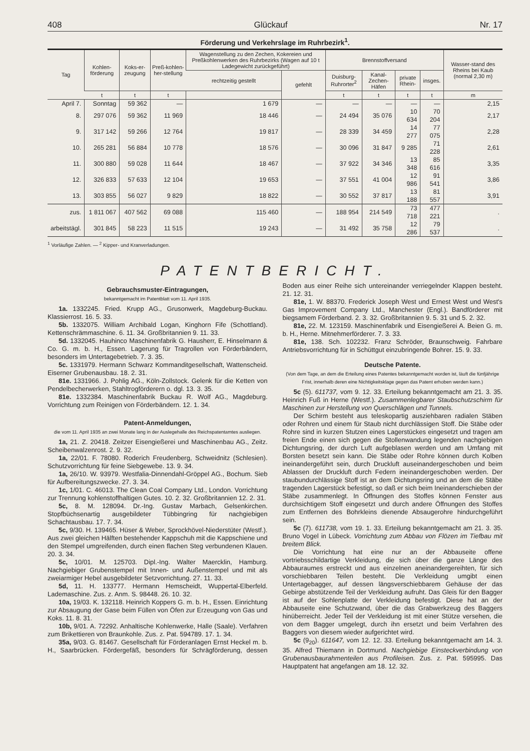408 Glückauf Nr. 17
Förderung und Verkehrslage im Ruhrbezirk<sup>1</sup>.
| Tag | Kohlen-förderung | Koks-er-zeugung | Preß-kohlen-her-stellung | Wagenstellung zu den Zechen, Kokereien und Preßkohlenwerken des Ruhrbezirks (Wagen auf 10 t Ladegewicht zurückgeführt) | | Brennstoffversand | | | | Wasser-stand des Rheins bei Kaub (normal 2,30 m) |
| --- | --- | --- | --- | --- | --- | --- | --- | --- | --- | --- |
| | | | | rechtzeitig gestellt | gefehlt | Duisburg-Ruhrorter<sup>2</sup> | Kanal-Zechen-Häfen | private Rhein- | insges. | |
| | t | t | t | | | t | t | t | t | m |
| April 7. | Sonntag | 59 362 | — | 1 679 | — | — | — | — | — | 2,15 |
| 8. | 297 076 | 59 362 | 11 969 | 18 446 | — | 24 494 | 35 076 | 10 634 | 70 204 | 2,17 |
| 9. | 317 142 | 59 266 | 12 764 | 19 817 | — | 28 339 | 34 459 | 14 277 | 77 075 | 2,28 |
| 10. | 265 281 | 56 884 | 10 778 | 18 576 | — | 30 096 | 31 847 | 9 285 | 71 228 | 2,61 |
| 11. | 300 880 | 59 028 | 11 644 | 18 467 | — | 37 922 | 34 346 | 13 348 | 85 616 | 3,35 |
| 12. | 326 833 | 57 633 | 12 104 | 19 653 | — | 37 551 | 41 004 | 12 986 | 91 541 | 3,86 |
| 13. | 303 855 | 56 027 | 9 829 | 18 822 | — | 30 552 | 37 817 | 13 188 | 81 557 | 3,91 |
| zus. | 1 811 067 | 407 562 | 69 088 | 115 460 | — | 188 954 | 214 549 | 73 718 | 477 221 | . |
| arbeitstägl. | 301 845 | 58 223 | 11 515 | 19 243 | — | 31 492 | 35 758 | 12 286 | 79 537 | . |
<sup>1</sup> Vorläufige Zahlen. — <sup>2</sup> Kipper- und Kranverladungen.
PATENTBERICHT.
Gebrauchsmuster-Eintragungen,
bekanntgemacht im Patentblatt vom 11. April 1935.
1a. 1332245. Fried. Krupp AG., Grusonwerk, Magdeburg-Buckau. Klassierrost. 16. 5. 33.
5b. 1332075. William Archibald Logan, Kinghorn Fife (Schottland). Kettenschrämmaschine. 6. 11. 34. Großbritannien 9. 11. 33.
5d. 1332045. Hauhinco Maschinenfabrik G. Hausherr, E. Hinselmann & Co. G. m. b. H., Essen. Lagerung für Tragrollen von Förderbändern, besonders im Untertagebetrieb. 7. 3. 35.
5c. 1331979. Hermann Schwarz Kommanditgesellschaft, Wattenscheid. Eiserner Grubenausbau. 18. 2. 31.
81e. 1331966. J. Pohlig AG., Köln-Zollstock. Gelenk für die Ketten von Pendelbecherwerken, Stahltrogförderern o. dgl. 13. 3. 35.
81e. 1332384. Maschinenfabrik Buckau R. Wolf AG., Magdeburg. Vorrichtung zum Reinigen von Förderbändern. 12. 1. 34.
Patent-Anmeldungen,
die vom 11. April 1935 an zwei Monate lang in der Auslegehalle des Reichspatentamtes ausliegen.
1a, 21. Z. 20418. Zeitzer Eisengießerei und Maschinenbau AG., Zeitz. Scheibenwalzenrost. 2. 9. 32.
1a, 22/01. F. 78080. Roderich Freudenberg, Schweidnitz (Schlesien). Schutzvorrichtung für feine Siebgewebe. 13. 9. 34.
1a, 26/10. W. 93979. Westfalia-Dinnendahl-Gröppel AG., Bochum. Sieb für Aufbereitungszwecke. 27. 3. 34.
1c, 1/01. C. 46013. The Clean Coal Company Ltd., London. Vorrichtung zur Trennung kohlenstoffhaltigen Gutes. 10. 2. 32. Großbritannien 12. 2. 31.
5c, 8. M. 128094. Dr.-Ing. Gustav Marbach, Gelsenkirchen. Stopfbüchsenartig ausgebildeter Tübbingring für nachgiebigen Schachtausbau. 17. 7. 34.
5c, 9/30. H. 139465. Hüser & Weber, Sprockhövel-Niederstüter (Westf.). Aus zwei gleichen Hälften bestehender Kappschuh mit die Kappschiene und den Stempel umgreifenden, durch einen flachen Steg verbundenen Klauen. 20. 3. 34.
5c, 10/01. M. 125703. Dipl.-Ing. Walter Maercklin, Hamburg. Nachgiebiger Grubenstempel mit Innen- und Außenstempel und mit als zweiarmiger Hebel ausgebildeter Setzvorrichtung. 27. 11. 33.
5d, 11. H. 133777. Hermann Hemscheidt, Wuppertal-Elberfeld. Lademaschine. Zus. z. Anm. S. 98448. 26. 10. 32.
10a, 19/03. K. 132118. Heinrich Koppers G. m. b. H., Essen. Einrichtung zur Absaugung der Gase beim Füllen von Öfen zur Erzeugung von Gas und Koks. 11. 8. 31.
10b, 9/01. A. 72292. Anhaltische Kohlenwerke, Halle (Saale). Verfahren zum Brikettieren von Braunkohle. Zus. z. Pat. 594789. 17. 1. 34.
35a, 9/03. G. 81467. Gesellschaft für Förderanlagen Ernst Heckel m. b. H., Saarbrücken. Fördergefäß, besonders für Schrägförderung, dessen Boden aus einer Reihe sich untereinander verriegelnder Klappen besteht. 21. 12. 31.
81e, 1. W. 88370. Frederick Joseph West und Ernest West und West's Gas Improvement Company Ltd., Manchester (Engl.). Bandförderer mit biegsamem Förderband. 2. 3. 32. Großbritannien 9. 5. 31 und 5. 2. 32.
81e, 22. M. 123159. Maschinenfabrik und Eisengießerei A. Beien G. m. b. H., Herne. Mitnehmerförderer. 7. 3. 33.
81e, 138. Sch. 102232. Franz Schröder, Braunschweig. Fahrbare Antriebsvorrichtung für in Schüttgut einzubringende Bohrer. 15. 9. 33.
Deutsche Patente.
(Von dem Tage, an dem die Erteilung eines Patentes bekanntgemacht worden ist, läuft die fünfjährige Frist, innerhalb deren eine Nichtigkeitsklage gegen das Patent erhoben werden kann.)
5c (5). 611737, vom 9. 12. 33. Erteilung bekanntgemacht am 21. 3. 35. Heinrich Fuß in Herne (Westf.). Zusammenlegbarer Staubschutzschirm für Maschinen zur Herstellung von Querschlägen und Tunnels.
Der Schirm besteht aus teleskopartig ausziehbaren radialen Stäben oder Rohren und einem für Staub nicht durchlässigen Stoff. Die Stäbe oder Rohre sind in kurzen Stutzen eines Lagerstückes eingesetzt und tragen am freien Ende einen sich gegen die Stollenwandung legenden nachgiebigen Dichtungsring, der durch Luft aufgeblasen werden und am Umfang mit Borsten besetzt sein kann. Die Stäbe oder Rohre können durch Kolben ineinandergeführt sein, durch Druckluft auseinandergeschoben und beim Ablassen der Druckluft durch Federn ineinandergeschoben werden. Der staubundurchlässige Stoff ist an dem Dichtungsring und an dem die Stäbe tragenden Lagerstück befestigt, so daß er sich beim Ineinanderschieben der Stäbe zusammenlegt. In Öffnungen des Stoffes können Fenster aus durchsichtigem Stoff eingesetzt und durch andere Öffnungen des Stoffes zum Entfernen des Bohrkleins dienende Absaugerohre hindurchgeführt sein.
5c (7). 611738, vom 19. 1. 33. Erteilung bekanntgemacht am 21. 3. 35. Bruno Vogel in Lübeck. Vorrichtung zum Abbau von Flözen im Tiefbau mit breitem Blick.
Die Vorrichtung hat eine nur an der Abbauseite offene vortriebsschildartige Verkleidung, die sich über die ganze Länge des Abbauraumes erstreckt und aus einzelnen aneinandergereihten, für sich vorschiebbaren Teilen besteht. Die Verkleidung umgibt einen Untertagebagger, auf dessen längsverschiebbarem Gehäuse der das Gebirge abstützende Teil der Verkleidung aufruht. Das Gleis für den Bagger ist auf der Sohlenplatte der Verkleidung befestigt. Diese hat an der Abbauseite eine Schutzwand, über die das Grabwerkzeug des Baggers hinüberreicht. Jeder Teil der Verkleidung ist mit einer Stütze versehen, die von dem Bagger umgelegt, durch ihn ersetzt und beim Verfahren des Baggers von diesem wieder aufgerichtet wird.
5c (9<sub>20</sub>). 611647, vom 12. 12. 33. Erteilung bekanntgemacht am 14. 3. 35. Alfred Thiemann in Dortmund. Nachgiebige Einsteckverbindung von Grubenausbaurahmenteilen aus Profileisen. Zus. z. Pat. 595995. Das Hauptpatent hat angefangen am 18. 12. 32.